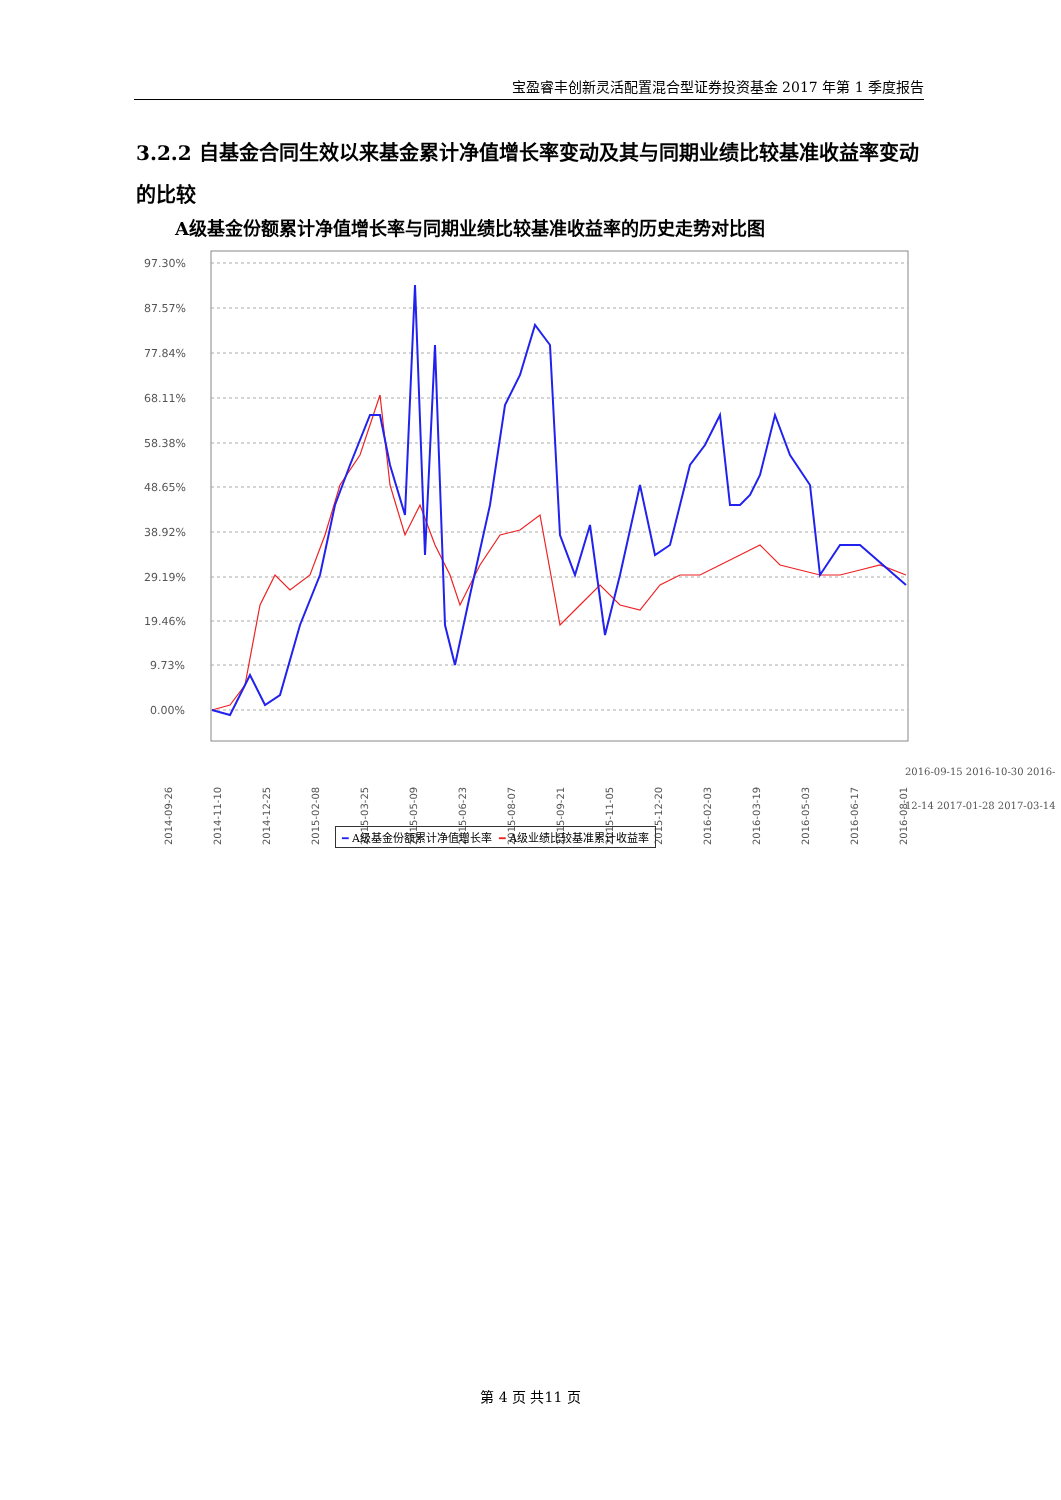宝盈睿丰创新灵活配置混合型证券投资基金 2017 年第 1 季度报告
3.2.2 自基金合同生效以来基金累计净值增长率变动及其与同期业绩比较基准收益率变动的比较
A级基金份额累计净值增长率与同期业绩比较基准收益率的历史走势对比图
97.30%
87.57%
77.84%
68.11%
58.38%
48.65%
38.92%
29.19%
19.46%
9.73%
0.00%
2014-09-26
2014-11-10
2014-12-25
2015-02-08
2015-03-25
2015-05-09
2015-06-23
2015-08-07
2015-09-21
2015-11-05
2015-12-20
2016-02-03
2016-03-19
2016-05-03
2016-06-17
2016-08-01
━ A级基金份额累计净值增长率 ━ A级业绩比较基准累计收益率
2016-09-15 2016-10-30 2016-12-14 2017-01-28 2017-03-14
第 4 页 共11 页